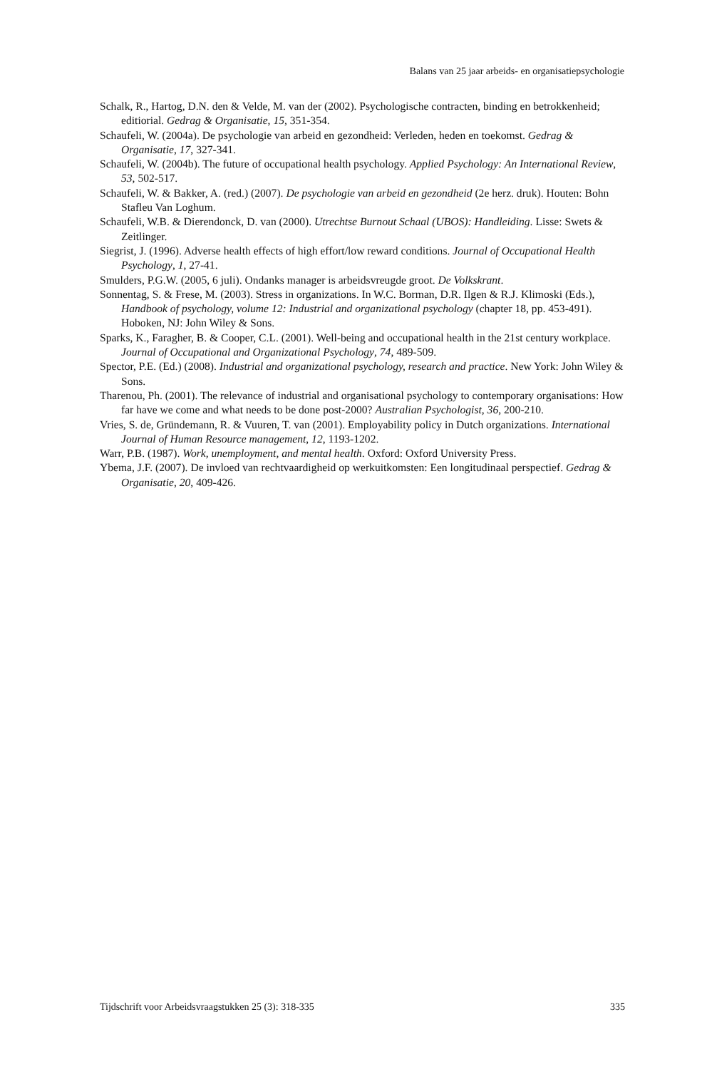Balans van 25 jaar arbeids- en organisatiepsychologie
Schalk, R., Hartog, D.N. den & Velde, M. van der (2002). Psychologische contracten, binding en betrokkenheid; editiorial. Gedrag & Organisatie, 15, 351-354.
Schaufeli, W. (2004a). De psychologie van arbeid en gezondheid: Verleden, heden en toekomst. Gedrag & Organisatie, 17, 327-341.
Schaufeli, W. (2004b). The future of occupational health psychology. Applied Psychology: An International Review, 53, 502-517.
Schaufeli, W. & Bakker, A. (red.) (2007). De psychologie van arbeid en gezondheid (2e herz. druk). Houten: Bohn Stafleu Van Loghum.
Schaufeli, W.B. & Dierendonck, D. van (2000). Utrechtse Burnout Schaal (UBOS): Handleiding. Lisse: Swets & Zeitlinger.
Siegrist, J. (1996). Adverse health effects of high effort/low reward conditions. Journal of Occupational Health Psychology, 1, 27-41.
Smulders, P.G.W. (2005, 6 juli). Ondanks manager is arbeidsvreugde groot. De Volkskrant.
Sonnentag, S. & Frese, M. (2003). Stress in organizations. In W.C. Borman, D.R. Ilgen & R.J. Klimoski (Eds.), Handbook of psychology, volume 12: Industrial and organizational psychology (chapter 18, pp. 453-491). Hoboken, NJ: John Wiley & Sons.
Sparks, K., Faragher, B. & Cooper, C.L. (2001). Well-being and occupational health in the 21st century workplace. Journal of Occupational and Organizational Psychology, 74, 489-509.
Spector, P.E. (Ed.) (2008). Industrial and organizational psychology, research and practice. New York: John Wiley & Sons.
Tharenou, Ph. (2001). The relevance of industrial and organisational psychology to contemporary organisations: How far have we come and what needs to be done post-2000? Australian Psychologist, 36, 200-210.
Vries, S. de, Gründemann, R. & Vuuren, T. van (2001). Employability policy in Dutch organizations. International Journal of Human Resource management, 12, 1193-1202.
Warr, P.B. (1987). Work, unemployment, and mental health. Oxford: Oxford University Press.
Ybema, J.F. (2007). De invloed van rechtvaardigheid op werkuitkomsten: Een longitudinaal perspectief. Gedrag & Organisatie, 20, 409-426.
Tijdschrift voor Arbeidsvraagstukken 25 (3): 318-335 335